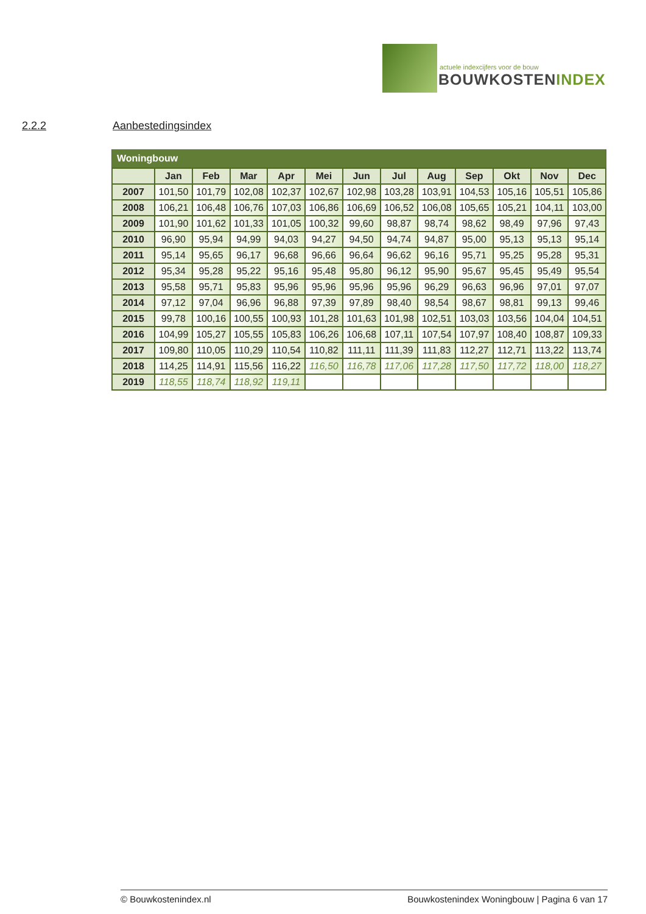actuele indexcijfers voor de bouw
BOUWKOSTENINDEX
2.2.2 Aanbestedingsindex
| Woningbouw | | | | | | | | | | | | |
| --- | --- | --- | --- | --- | --- | --- | --- | --- | --- | --- | --- | --- |
| | Jan | Feb | Mar | Apr | Mei | Jun | Jul | Aug | Sep | Okt | Nov | Dec |
| 2007 | 101,50 | 101,79 | 102,08 | 102,37 | 102,67 | 102,98 | 103,28 | 103,91 | 104,53 | 105,16 | 105,51 | 105,86 |
| 2008 | 106,21 | 106,48 | 106,76 | 107,03 | 106,86 | 106,69 | 106,52 | 106,08 | 105,65 | 105,21 | 104,11 | 103,00 |
| 2009 | 101,90 | 101,62 | 101,33 | 101,05 | 100,32 | 99,60 | 98,87 | 98,74 | 98,62 | 98,49 | 97,96 | 97,43 |
| 2010 | 96,90 | 95,94 | 94,99 | 94,03 | 94,27 | 94,50 | 94,74 | 94,87 | 95,00 | 95,13 | 95,13 | 95,14 |
| 2011 | 95,14 | 95,65 | 96,17 | 96,68 | 96,66 | 96,64 | 96,62 | 96,16 | 95,71 | 95,25 | 95,28 | 95,31 |
| 2012 | 95,34 | 95,28 | 95,22 | 95,16 | 95,48 | 95,80 | 96,12 | 95,90 | 95,67 | 95,45 | 95,49 | 95,54 |
| 2013 | 95,58 | 95,71 | 95,83 | 95,96 | 95,96 | 95,96 | 95,96 | 96,29 | 96,63 | 96,96 | 97,01 | 97,07 |
| 2014 | 97,12 | 97,04 | 96,96 | 96,88 | 97,39 | 97,89 | 98,40 | 98,54 | 98,67 | 98,81 | 99,13 | 99,46 |
| 2015 | 99,78 | 100,16 | 100,55 | 100,93 | 101,28 | 101,63 | 101,98 | 102,51 | 103,03 | 103,56 | 104,04 | 104,51 |
| 2016 | 104,99 | 105,27 | 105,55 | 105,83 | 106,26 | 106,68 | 107,11 | 107,54 | 107,97 | 108,40 | 108,87 | 109,33 |
| 2017 | 109,80 | 110,05 | 110,29 | 110,54 | 110,82 | 111,11 | 111,39 | 111,83 | 112,27 | 112,71 | 113,22 | 113,74 |
| 2018 | 114,25 | 114,91 | 115,56 | 116,22 | 116,50 | 116,78 | 117,06 | 117,28 | 117,50 | 117,72 | 118,00 | 118,27 |
| 2019 | 118,55 | 118,74 | 118,92 | 119,11 | | | | | | | | |
© Bouwkostenindex.nl Bouwkostenindex Woningbouw | Pagina 6 van 17